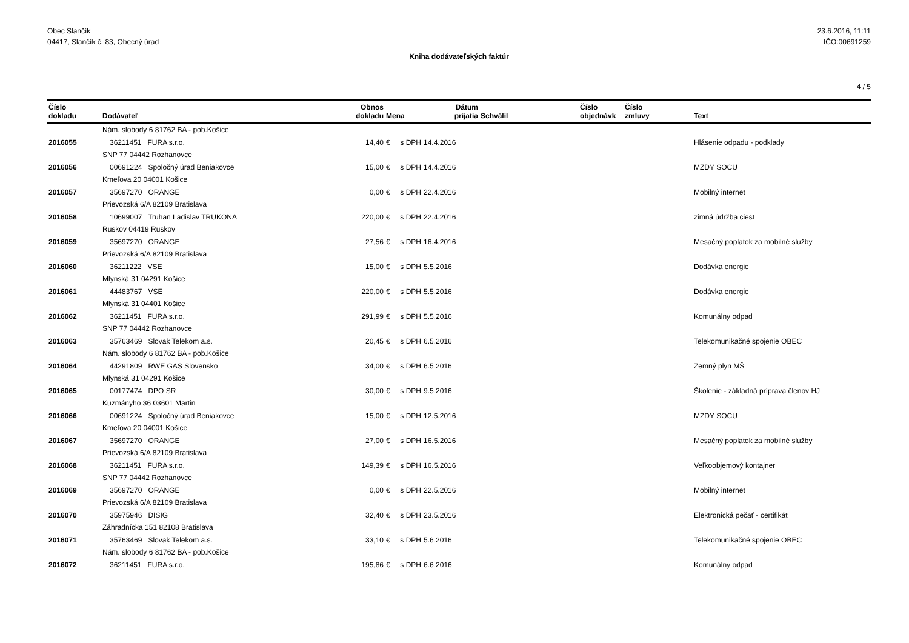Obec Slančík
04417, Slančík č. 83, Obecný úrad
23.6.2016, 11:11
IČO:00691259
Kniha dodávateľských faktúr
4 / 5
| Číslo dokladu | Dodávateľ | Obnos dokladu | Mena | Dátum prijatia | Schválil | Číslo objednávk | Číslo zmluvy | Text |
| --- | --- | --- | --- | --- | --- | --- | --- | --- |
| | Nám. slobody 6 81762 BA - pob.Košice | | | | | | | |
| 2016055 | 36211451 FURA s.r.o. | 14,40 | € s DPH | 14.4.2016 | | | | Hlásenie odpadu - podklady |
| | SNP 77 04442 Rozhanovce | | | | | | | |
| 2016056 | 00691224 Spoločný úrad Beniakovce | 15,00 | € s DPH | 14.4.2016 | | | | MZDY SOCU |
| | Kmeľova 20 04001 Košice | | | | | | | |
| 2016057 | 35697270 ORANGE | 0,00 | € s DPH | 22.4.2016 | | | | Mobilný internet |
| | Prievozská 6/A 82109 Bratislava | | | | | | | |
| 2016058 | 10699007 Truhan Ladislav TRUKONA | 220,00 | € s DPH | 22.4.2016 | | | | zimná údržba ciest |
| | Ruskov 04419 Ruskov | | | | | | | |
| 2016059 | 35697270 ORANGE | 27,56 | € s DPH | 16.4.2016 | | | | Mesačný poplatok za mobilné služby |
| | Prievozská 6/A 82109 Bratislava | | | | | | | |
| 2016060 | 36211222 VSE | 15,00 | € s DPH | 5.5.2016 | | | | Dodávka energie |
| | Mlynská 31 04291 Košice | | | | | | | |
| 2016061 | 44483767 VSE | 220,00 | € s DPH | 5.5.2016 | | | | Dodávka energie |
| | Mlynská 31 04401 Košice | | | | | | | |
| 2016062 | 36211451 FURA s.r.o. | 291,99 | € s DPH | 5.5.2016 | | | | Komunálny odpad |
| | SNP 77 04442 Rozhanovce | | | | | | | |
| 2016063 | 35763469 Slovak Telekom a.s. | 20,45 | € s DPH | 6.5.2016 | | | | Telekomunikačné spojenie OBEC |
| | Nám. slobody 6 81762 BA - pob.Košice | | | | | | | |
| 2016064 | 44291809 RWE GAS Slovensko | 34,00 | € s DPH | 6.5.2016 | | | | Zemný plyn MŠ |
| | Mlynská 31 04291 Košice | | | | | | | |
| 2016065 | 00177474 DPO SR | 30,00 | € s DPH | 9.5.2016 | | | | Školenie - základná príprava členov HJ |
| | Kuzmányho 36 03601 Martin | | | | | | | |
| 2016066 | 00691224 Spoločný úrad Beniakovce | 15,00 | € s DPH | 12.5.2016 | | | | MZDY SOCU |
| | Kmeľova 20 04001 Košice | | | | | | | |
| 2016067 | 35697270 ORANGE | 27,00 | € s DPH | 16.5.2016 | | | | Mesačný poplatok za mobilné služby |
| | Prievozská 6/A 82109 Bratislava | | | | | | | |
| 2016068 | 36211451 FURA s.r.o. | 149,39 | € s DPH | 16.5.2016 | | | | Veľkoobjemový kontajner |
| | SNP 77 04442 Rozhanovce | | | | | | | |
| 2016069 | 35697270 ORANGE | 0,00 | € s DPH | 22.5.2016 | | | | Mobilný internet |
| | Prievozská 6/A 82109 Bratislava | | | | | | | |
| 2016070 | 35975946 DISIG | 32,40 | € s DPH | 23.5.2016 | | | | Elektronická pečať - certifikát |
| | Záhradnícka 151 82108 Bratislava | | | | | | | |
| 2016071 | 35763469 Slovak Telekom a.s. | 33,10 | € s DPH | 5.6.2016 | | | | Telekomunikačné spojenie OBEC |
| | Nám. slobody 6 81762 BA - pob.Košice | | | | | | | |
| 2016072 | 36211451 FURA s.r.o. | 195,86 | € s DPH | 6.6.2016 | | | | Komunálny odpad |